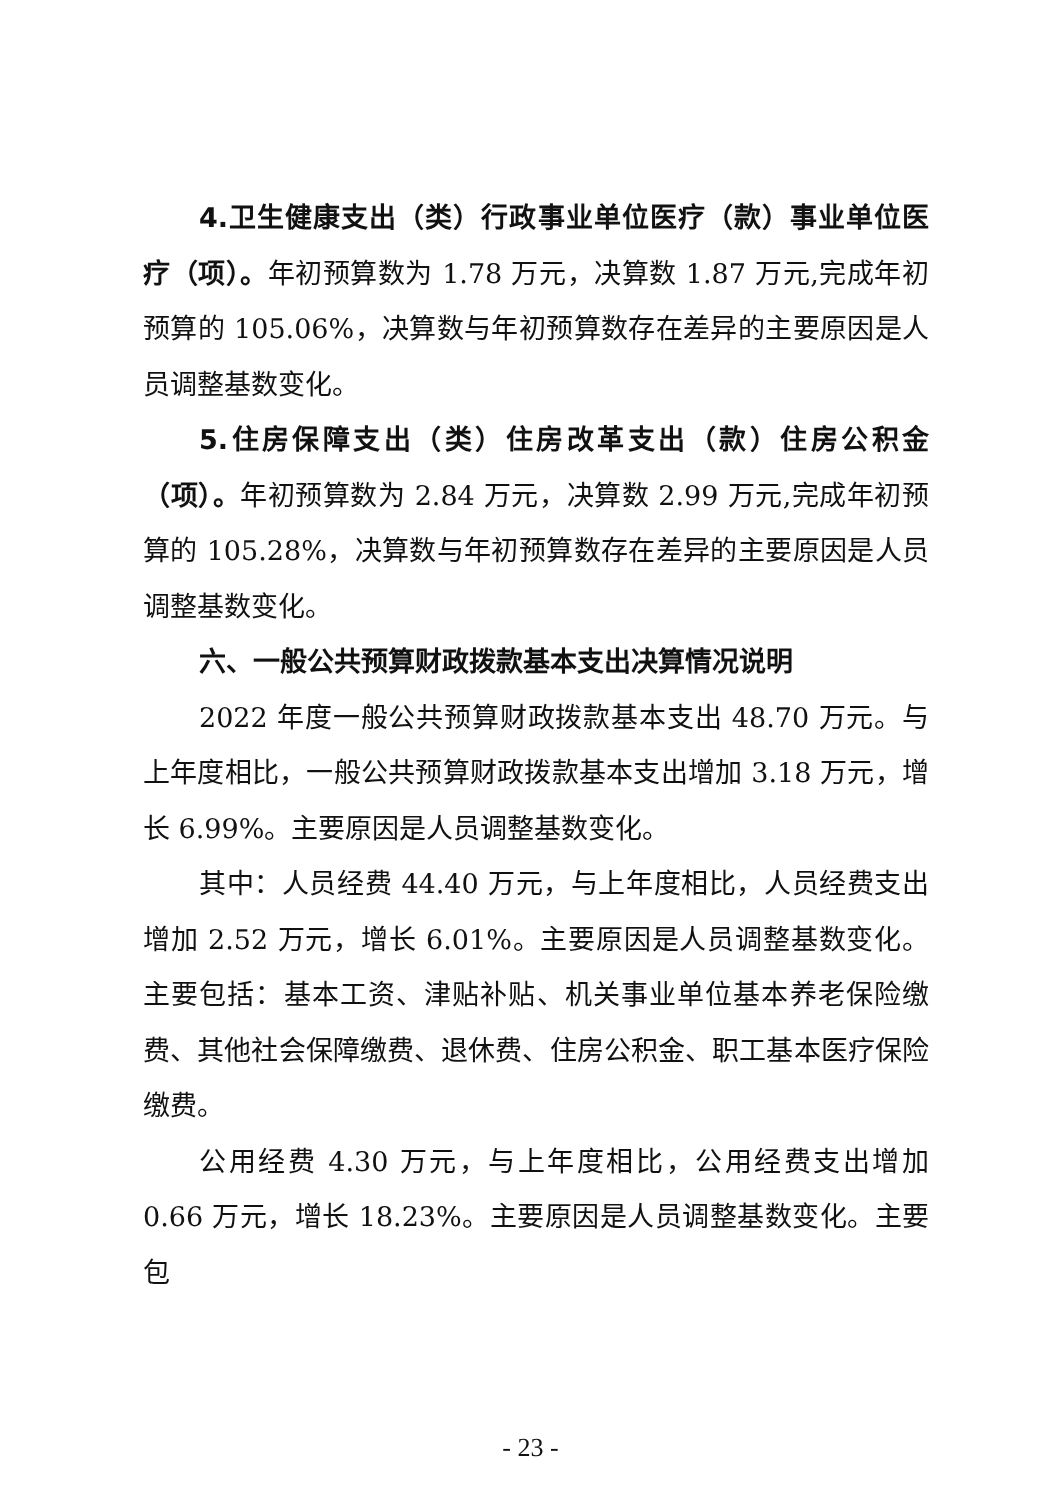4.卫生健康支出（类）行政事业单位医疗（款）事业单位医疗（项）。年初预算数为 1.78 万元，决算数 1.87 万元,完成年初预算的 105.06%，决算数与年初预算数存在差异的主要原因是人员调整基数变化。
5.住房保障支出（类）住房改革支出（款）住房公积金（项）。年初预算数为 2.84 万元，决算数 2.99 万元,完成年初预算的 105.28%，决算数与年初预算数存在差异的主要原因是人员调整基数变化。
六、一般公共预算财政拨款基本支出决算情况说明
2022 年度一般公共预算财政拨款基本支出 48.70 万元。与上年度相比，一般公共预算财政拨款基本支出增加 3.18 万元，增长 6.99%。主要原因是人员调整基数变化。
其中：人员经费 44.40 万元，与上年度相比，人员经费支出增加 2.52 万元，增长 6.01%。主要原因是人员调整基数变化。主要包括：基本工资、津贴补贴、机关事业单位基本养老保险缴费、其他社会保障缴费、退休费、住房公积金、职工基本医疗保险缴费。
公用经费 4.30 万元，与上年度相比，公用经费支出增加 0.66 万元，增长 18.23%。主要原因是人员调整基数变化。主要包
- 23 -